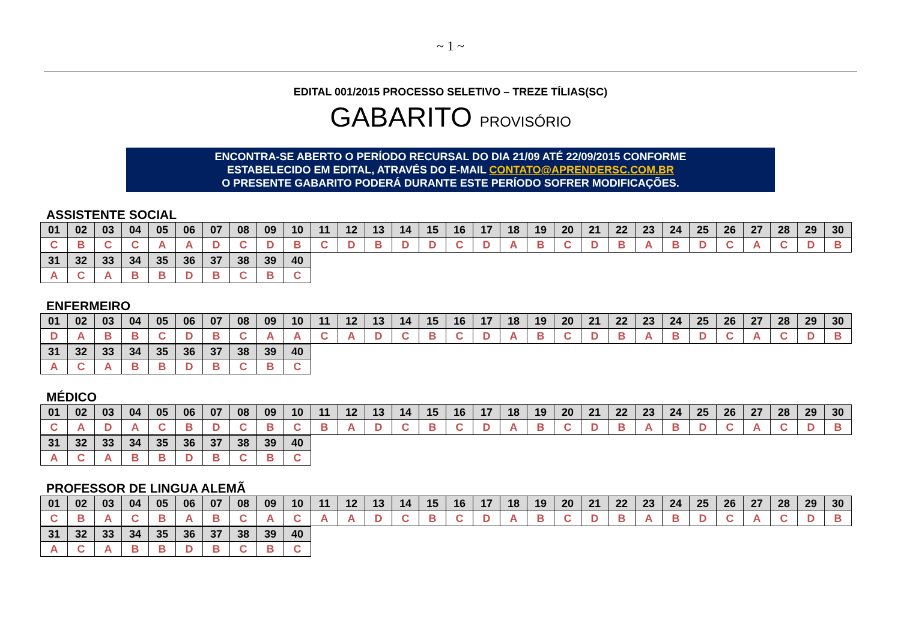~ 1 ~
EDITAL 001/2015 PROCESSO SELETIVO – TREZE TÍLIAS(SC)
GABARITO PROVISÓRIO
ENCONTRA-SE ABERTO O PERÍODO RECURSAL DO DIA 21/09 ATÉ 22/09/2015 CONFORME
ESTABELECIDO EM EDITAL, ATRAVÉS DO E-MAIL CONTATO@APRENDERSC.COM.BR
O PRESENTE GABARITO PODERÁ DURANTE ESTE PERÍODO SOFRER MODIFICAÇÕES.
ASSISTENTE SOCIAL
| 01 | 02 | 03 | 04 | 05 | 06 | 07 | 08 | 09 | 10 | 11 | 12 | 13 | 14 | 15 | 16 | 17 | 18 | 19 | 20 | 21 | 22 | 23 | 24 | 25 | 26 | 27 | 28 | 29 | 30 |
| C | B | C | C | A | A | D | C | D | B | C | D | B | D | D | C | D | A | B | C | D | B | A | B | D | C | A | C | D | B |
| 31 | 32 | 33 | 34 | 35 | 36 | 37 | 38 | 39 | 40 |
| A | C | A | B | B | D | B | C | B | C |
ENFERMEIRO
| 01 | 02 | 03 | 04 | 05 | 06 | 07 | 08 | 09 | 10 | 11 | 12 | 13 | 14 | 15 | 16 | 17 | 18 | 19 | 20 | 21 | 22 | 23 | 24 | 25 | 26 | 27 | 28 | 29 | 30 |
| D | A | B | B | C | D | B | C | A | A | C | A | D | C | B | C | D | A | B | C | D | B | A | B | D | C | A | C | D | B |
| 31 | 32 | 33 | 34 | 35 | 36 | 37 | 38 | 39 | 40 |
| A | C | A | B | B | D | B | C | B | C |
MÉDICO
| 01 | 02 | 03 | 04 | 05 | 06 | 07 | 08 | 09 | 10 | 11 | 12 | 13 | 14 | 15 | 16 | 17 | 18 | 19 | 20 | 21 | 22 | 23 | 24 | 25 | 26 | 27 | 28 | 29 | 30 |
| C | A | D | A | C | B | D | C | B | C | B | A | D | C | B | C | D | A | B | C | D | B | A | B | D | C | A | C | D | B |
| 31 | 32 | 33 | 34 | 35 | 36 | 37 | 38 | 39 | 40 |
| A | C | A | B | B | D | B | C | B | C |
PROFESSOR DE LINGUA ALEMÃ
| 01 | 02 | 03 | 04 | 05 | 06 | 07 | 08 | 09 | 10 | 11 | 12 | 13 | 14 | 15 | 16 | 17 | 18 | 19 | 20 | 21 | 22 | 23 | 24 | 25 | 26 | 27 | 28 | 29 | 30 |
| C | B | A | C | B | A | B | C | A | C | A | A | D | C | B | C | D | A | B | C | D | B | A | B | D | C | A | C | D | B |
| 31 | 32 | 33 | 34 | 35 | 36 | 37 | 38 | 39 | 40 |
| A | C | A | B | B | D | B | C | B | C |